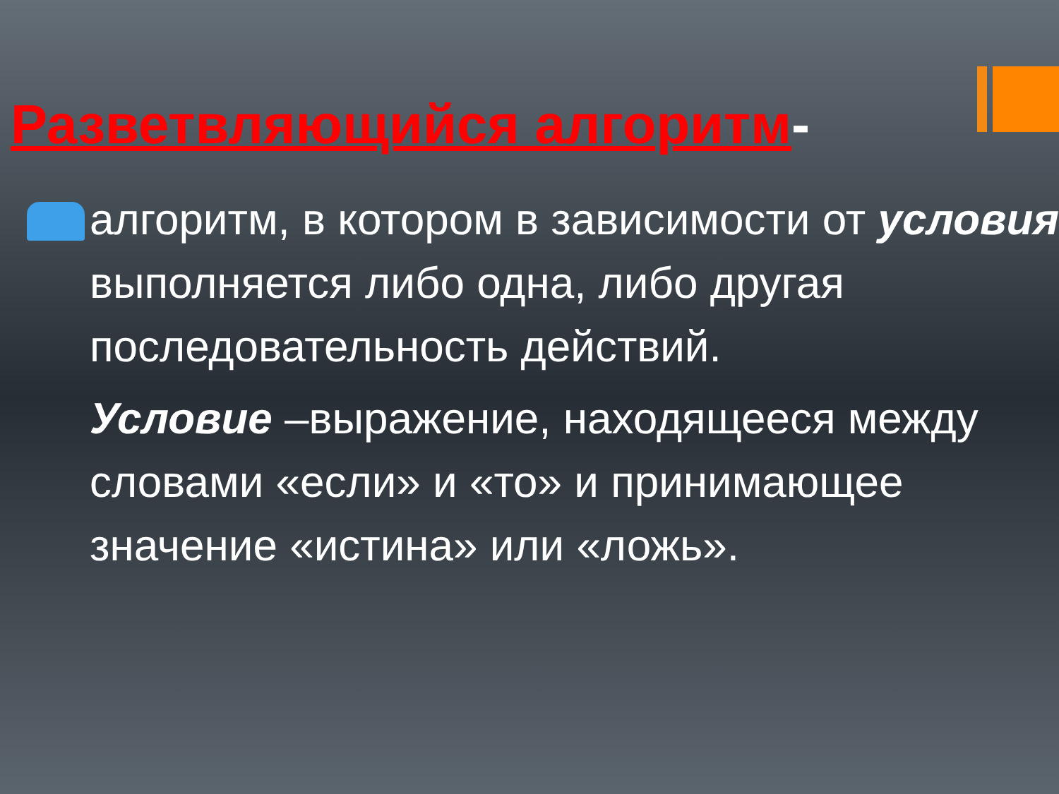Разветвляющийся алгоритм-
алгоритм, в котором в зависимости от условия выполняется либо одна, либо другая последовательность действий.
Условие –выражение, находящееся между словами «если» и «то» и принимающее значение «истина» или «ложь».